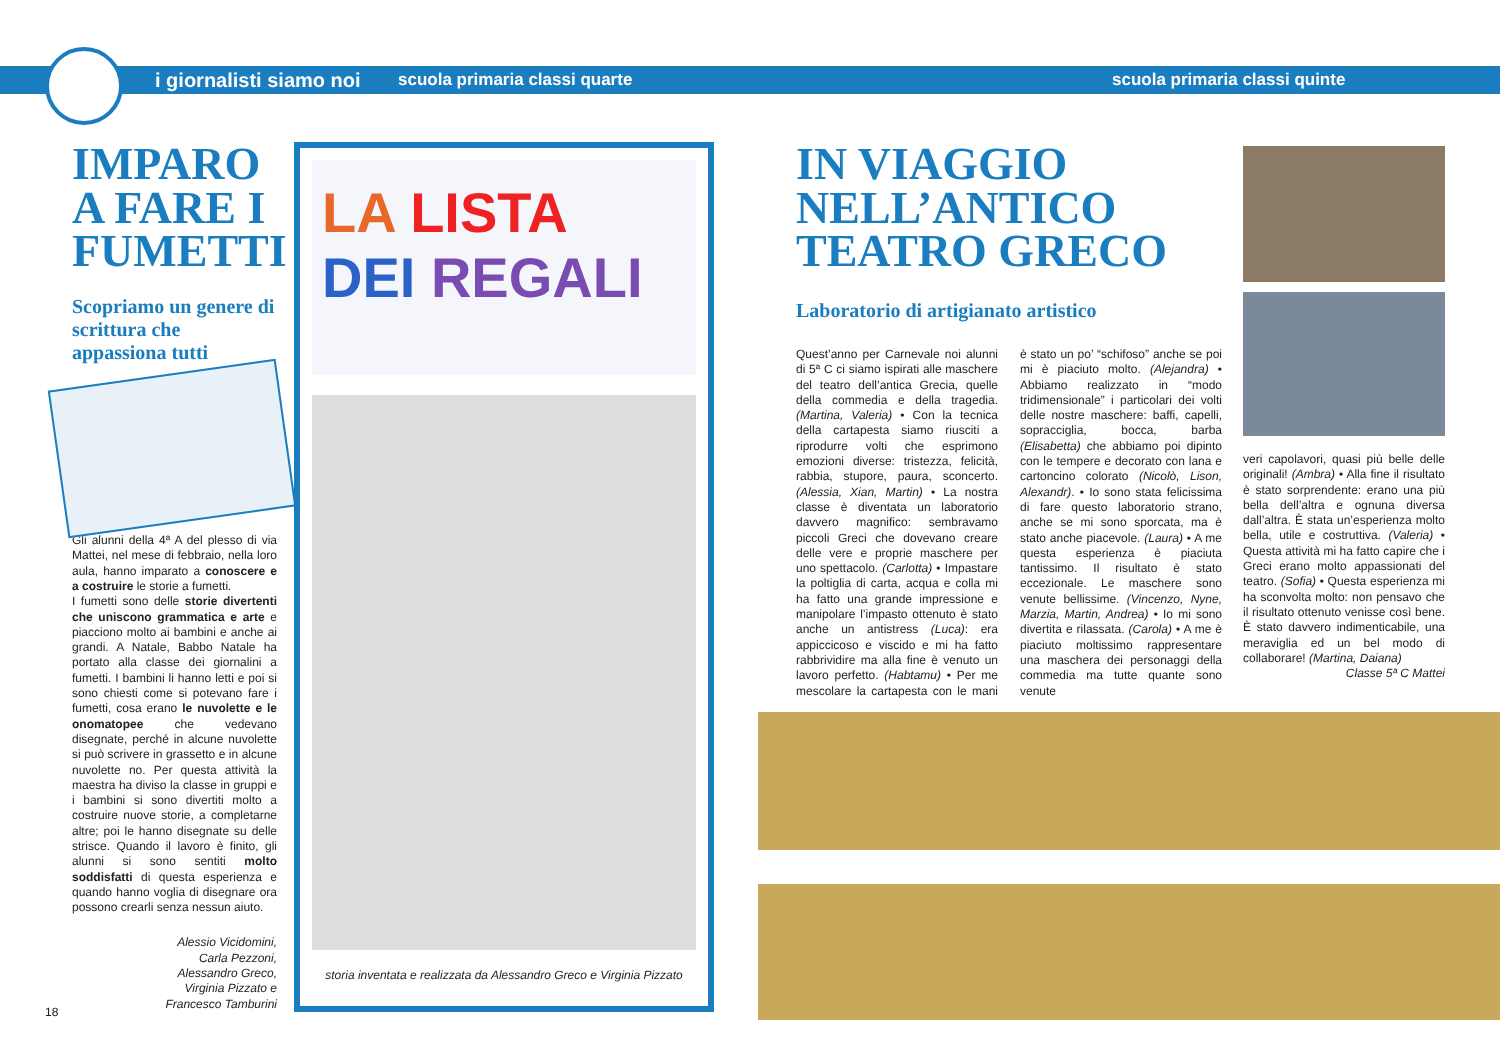i giornalisti siamo noi scuola primaria classi quarte scuola primaria classi quinte
IMPARO A FARE I FUMETTI
Scopriamo un genere di scrittura che appassiona tutti
Gli alunni della 4ª A del plesso di via Mattei, nel mese di febbraio, nella loro aula, hanno imparato a conoscere e a costruire le storie a fumetti.
I fumetti sono delle storie divertenti che uniscono grammatica e arte e piacciono molto ai bambini e anche ai grandi. A Natale, Babbo Natale ha portato alla classe dei giornalini a fumetti. I bambini li hanno letti e poi si sono chiesti come si potevano fare i fumetti, cosa erano le nuvolette e le onomatopee che vedevano disegnate, perché in alcune nuvolette si può scrivere in grassetto e in alcune nuvolette no. Per questa attività la maestra ha diviso la classe in gruppi e i bambini si sono divertiti molto a costruire nuove storie, a completarne altre; poi le hanno disegnate su delle strisce. Quando il lavoro è finito, gli alunni si sono sentiti molto soddisfatti di questa esperienza e quando hanno voglia di disegnare ora possono crearli senza nessun aiuto.
Alessio Vicidomini,
Carla Pezzoni,
Alessandro Greco,
Virginia Pizzato e
Francesco Tamburini
18
LA LISTA
DEI REGALI
storia inventata e realizzata da Alessandro Greco e Virginia Pizzato
IN VIAGGIO NELL’ANTICO TEATRO GRECO
Laboratorio di artigianato artistico
Quest’anno per Carnevale noi alunni di 5ª C ci siamo ispirati alle maschere del teatro dell’antica Grecia, quelle della commedia e della tragedia. (Martina, Valeria) • Con la tecnica della cartapesta siamo riusciti a riprodurre volti che esprimono emozioni diverse: tristezza, felicità, rabbia, stupore, paura, sconcerto. (Alessia, Xian, Martin) • La nostra classe è diventata un laboratorio davvero magnifico: sembravamo piccoli Greci che dovevano creare delle vere e proprie maschere per uno spettacolo. (Carlotta) • Impastare la poltiglia di carta, acqua e colla mi ha fatto una grande impressione e manipolare l’impasto ottenuto è stato anche un antistress (Luca): era appiccicoso e viscido e mi ha fatto rabbrividire ma alla fine è venuto un lavoro perfetto. (Habtamu) • Per me mescolare la cartapesta con le mani è stato un po’ “schifoso” anche se poi mi è piaciuto molto. (Alejandra) • Abbiamo realizzato in “modo tridimensionale” i particolari dei volti delle nostre maschere: baffi, capelli, sopracciglia, bocca, barba (Elisabetta) che abbiamo poi dipinto con le tempere e decorato con lana e cartoncino colorato (Nicolò, Lison, Alexandr). • Io sono stata felicissima di fare questo laboratorio strano, anche se mi sono sporcata, ma è stato anche piacevole. (Laura) • A me questa esperienza è piaciuta tantissimo. Il risultato è stato eccezionale. Le maschere sono venute bellissime. (Vincenzo, Nyne, Marzia, Martin, Andrea) • Io mi sono divertita e rilassata. (Carola) • A me è piaciuto moltissimo rappresentare una maschera dei personaggi della commedia ma tutte quante sono venute
veri capolavori, quasi più belle delle originali! (Ambra) • Alla fine il risultato è stato sorprendente: erano una più bella dell’altra e ognuna diversa dall’altra. È stata un’esperienza molto bella, utile e costruttiva. (Valeria) • Questa attività mi ha fatto capire che i Greci erano molto appassionati del teatro. (Sofia) • Questa esperienza mi ha sconvolta molto: non pensavo che il risultato ottenuto venisse così bene. È stato davvero indimenticabile, una meraviglia ed un bel modo di collaborare! (Martina, Daiana)
Classe 5ª C Mattei